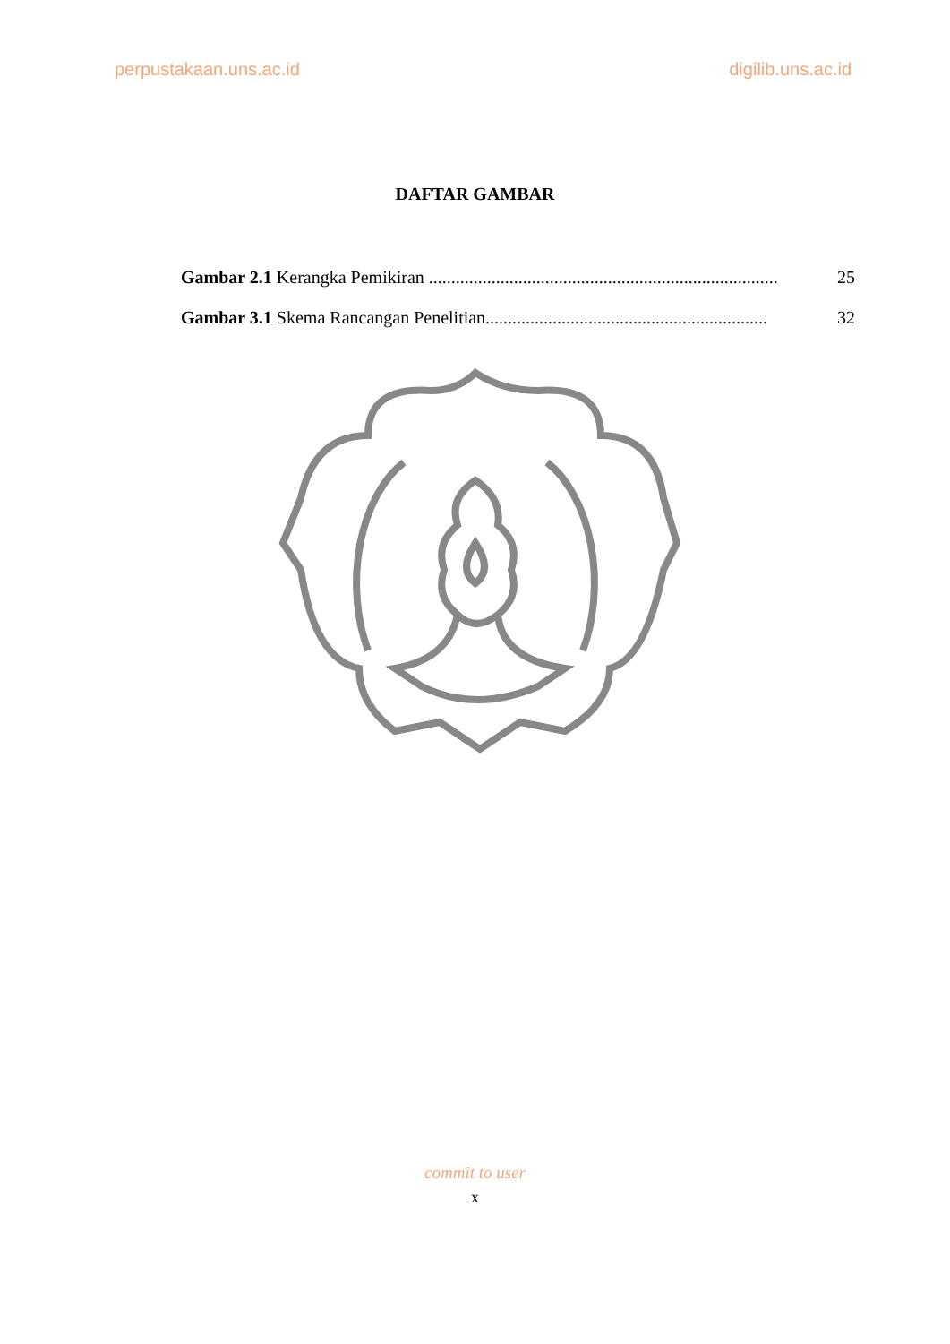perpustakaan.uns.ac.id digilib.uns.ac.id
DAFTAR GAMBAR
Gambar 2.1 Kerangka Pemikiran .............................................................................. 25
Gambar 3.1 Skema Rancangan Penelitian............................................................... 32
commit to user
x